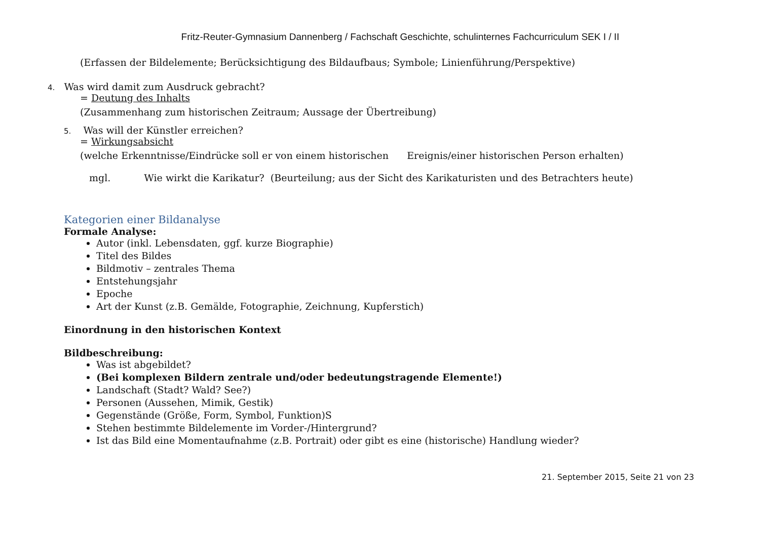Fritz-Reuter-Gymnasium Dannenberg / Fachschaft Geschichte, schulinternes Fachcurriculum SEK I / II
(Erfassen der Bildelemente; Berücksichtigung des Bildaufbaus; Symbole; Linienführung/Perspektive)
4. Was wird damit zum Ausdruck gebracht?
= Deutung des Inhalts
(Zusammenhang zum historischen Zeitraum; Aussage der Übertreibung)
5. Was will der Künstler erreichen?
= Wirkungsabsicht
(welche Erkenntnisse/Eindrücke soll er von einem historischen Ereignis/einer historischen Person erhalten)
mgl. Wie wirkt die Karikatur? (Beurteilung; aus der Sicht des Karikaturisten und des Betrachters heute)
Kategorien einer Bildanalyse
Formale Analyse:
Autor (inkl. Lebensdaten, ggf. kurze Biographie)
Titel des Bildes
Bildmotiv – zentrales Thema
Entstehungsjahr
Epoche
Art der Kunst (z.B. Gemälde, Fotographie, Zeichnung, Kupferstich)
Einordnung in den historischen Kontext
Bildbeschreibung:
Was ist abgebildet?
(Bei komplexen Bildern zentrale und/oder bedeutungstragende Elemente!)
Landschaft (Stadt? Wald? See?)
Personen (Aussehen, Mimik, Gestik)
Gegenstände (Größe, Form, Symbol, Funktion)S
Stehen bestimmte Bildelemente im Vorder-/Hintergrund?
Ist das Bild eine Momentaufnahme (z.B. Portrait) oder gibt es eine (historische) Handlung wieder?
21. September 2015, Seite 21 von 23